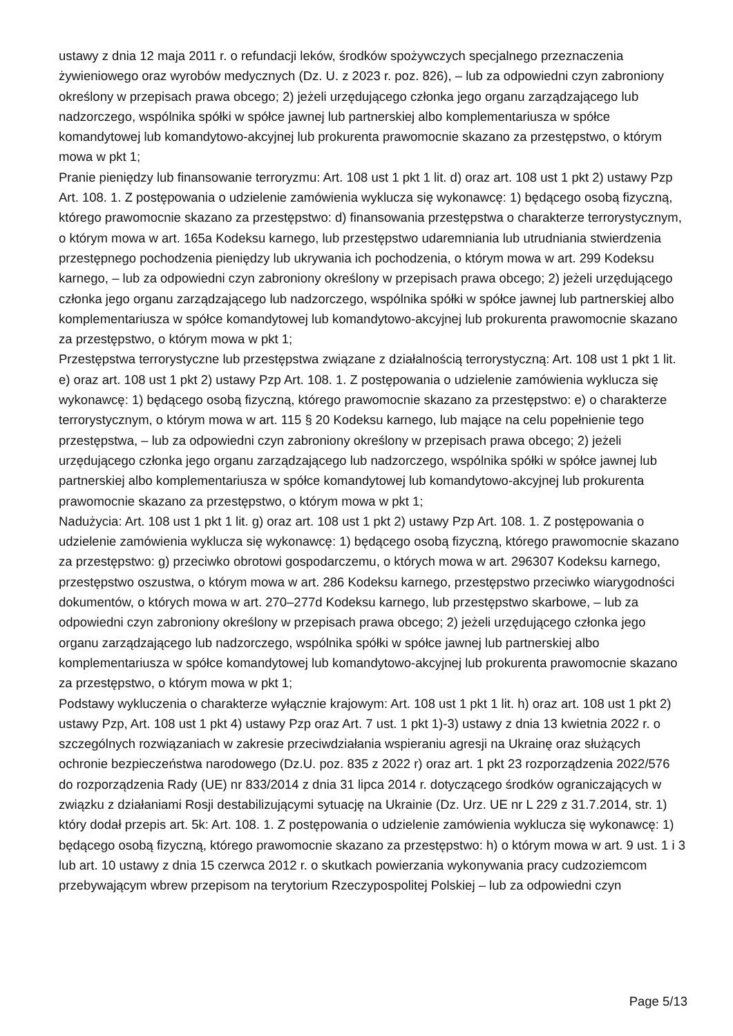ustawy z dnia 12 maja 2011 r. o refundacji leków, środków spożywczych specjalnego przeznaczenia żywieniowego oraz wyrobów medycznych (Dz. U. z 2023 r. poz. 826), – lub za odpowiedni czyn zabroniony określony w przepisach prawa obcego; 2) jeżeli urzędującego członka jego organu zarządzającego lub nadzorczego, wspólnika spółki w spółce jawnej lub partnerskiej albo komplementariusza w spółce komandytowej lub komandytowo-akcyjnej lub prokurenta prawomocnie skazano za przestępstwo, o którym mowa w pkt 1;
Pranie pieniędzy lub finansowanie terroryzmu: Art. 108 ust 1 pkt 1 lit. d) oraz art. 108 ust 1 pkt 2) ustawy Pzp Art. 108. 1. Z postępowania o udzielenie zamówienia wyklucza się wykonawcę: 1) będącego osobą fizyczną, którego prawomocnie skazano za przestępstwo: d) finansowania przestępstwa o charakterze terrorystycznym, o którym mowa w art. 165a Kodeksu karnego, lub przestępstwo udaremniania lub utrudniania stwierdzenia przestępnego pochodzenia pieniędzy lub ukrywania ich pochodzenia, o którym mowa w art. 299 Kodeksu karnego, – lub za odpowiedni czyn zabroniony określony w przepisach prawa obcego; 2) jeżeli urzędującego członka jego organu zarządzającego lub nadzorczego, wspólnika spółki w spółce jawnej lub partnerskiej albo komplementariusza w spółce komandytowej lub komandytowo-akcyjnej lub prokurenta prawomocnie skazano za przestępstwo, o którym mowa w pkt 1;
Przestępstwa terrorystyczne lub przestępstwa związane z działalnością terrorystyczną: Art. 108 ust 1 pkt 1 lit. e) oraz art. 108 ust 1 pkt 2) ustawy Pzp Art. 108. 1. Z postępowania o udzielenie zamówienia wyklucza się wykonawcę: 1) będącego osobą fizyczną, którego prawomocnie skazano za przestępstwo: e) o charakterze terrorystycznym, o którym mowa w art. 115 § 20 Kodeksu karnego, lub mające na celu popełnienie tego przestępstwa, – lub za odpowiedni czyn zabroniony określony w przepisach prawa obcego; 2) jeżeli urzędującego członka jego organu zarządzającego lub nadzorczego, wspólnika spółki w spółce jawnej lub partnerskiej albo komplementariusza w spółce komandytowej lub komandytowo-akcyjnej lub prokurenta prawomocnie skazano za przestępstwo, o którym mowa w pkt 1;
Nadużycia: Art. 108 ust 1 pkt 1 lit. g) oraz art. 108 ust 1 pkt 2) ustawy Pzp Art. 108. 1. Z postępowania o udzielenie zamówienia wyklucza się wykonawcę: 1) będącego osobą fizyczną, którego prawomocnie skazano za przestępstwo: g) przeciwko obrotowi gospodarczemu, o których mowa w art. 296307 Kodeksu karnego, przestępstwo oszustwa, o którym mowa w art. 286 Kodeksu karnego, przestępstwo przeciwko wiarygodności dokumentów, o których mowa w art. 270–277d Kodeksu karnego, lub przestępstwo skarbowe, – lub za odpowiedni czyn zabroniony określony w przepisach prawa obcego; 2) jeżeli urzędującego członka jego organu zarządzającego lub nadzorczego, wspólnika spółki w spółce jawnej lub partnerskiej albo komplementariusza w spółce komandytowej lub komandytowo-akcyjnej lub prokurenta prawomocnie skazano za przestępstwo, o którym mowa w pkt 1;
Podstawy wykluczenia o charakterze wyłącznie krajowym: Art. 108 ust 1 pkt 1 lit. h) oraz art. 108 ust 1 pkt 2) ustawy Pzp, Art. 108 ust 1 pkt 4) ustawy Pzp oraz Art. 7 ust. 1 pkt 1)-3) ustawy z dnia 13 kwietnia 2022 r. o szczególnych rozwiązaniach w zakresie przeciwdziałania wspieraniu agresji na Ukrainę oraz służących ochronie bezpieczeństwa narodowego (Dz.U. poz. 835 z 2022 r) oraz art. 1 pkt 23 rozporządzenia 2022/576 do rozporządzenia Rady (UE) nr 833/2014 z dnia 31 lipca 2014 r. dotyczącego środków ograniczających w związku z działaniami Rosji destabilizującymi sytuację na Ukrainie (Dz. Urz. UE nr L 229 z 31.7.2014, str. 1) który dodał przepis art. 5k: Art. 108. 1. Z postępowania o udzielenie zamówienia wyklucza się wykonawcę: 1) będącego osobą fizyczną, którego prawomocnie skazano za przestępstwo: h) o którym mowa w art. 9 ust. 1 i 3 lub art. 10 ustawy z dnia 15 czerwca 2012 r. o skutkach powierzania wykonywania pracy cudzoziemcom przebywającym wbrew przepisom na terytorium Rzeczypospolitej Polskiej – lub za odpowiedni czyn
Page 5/13